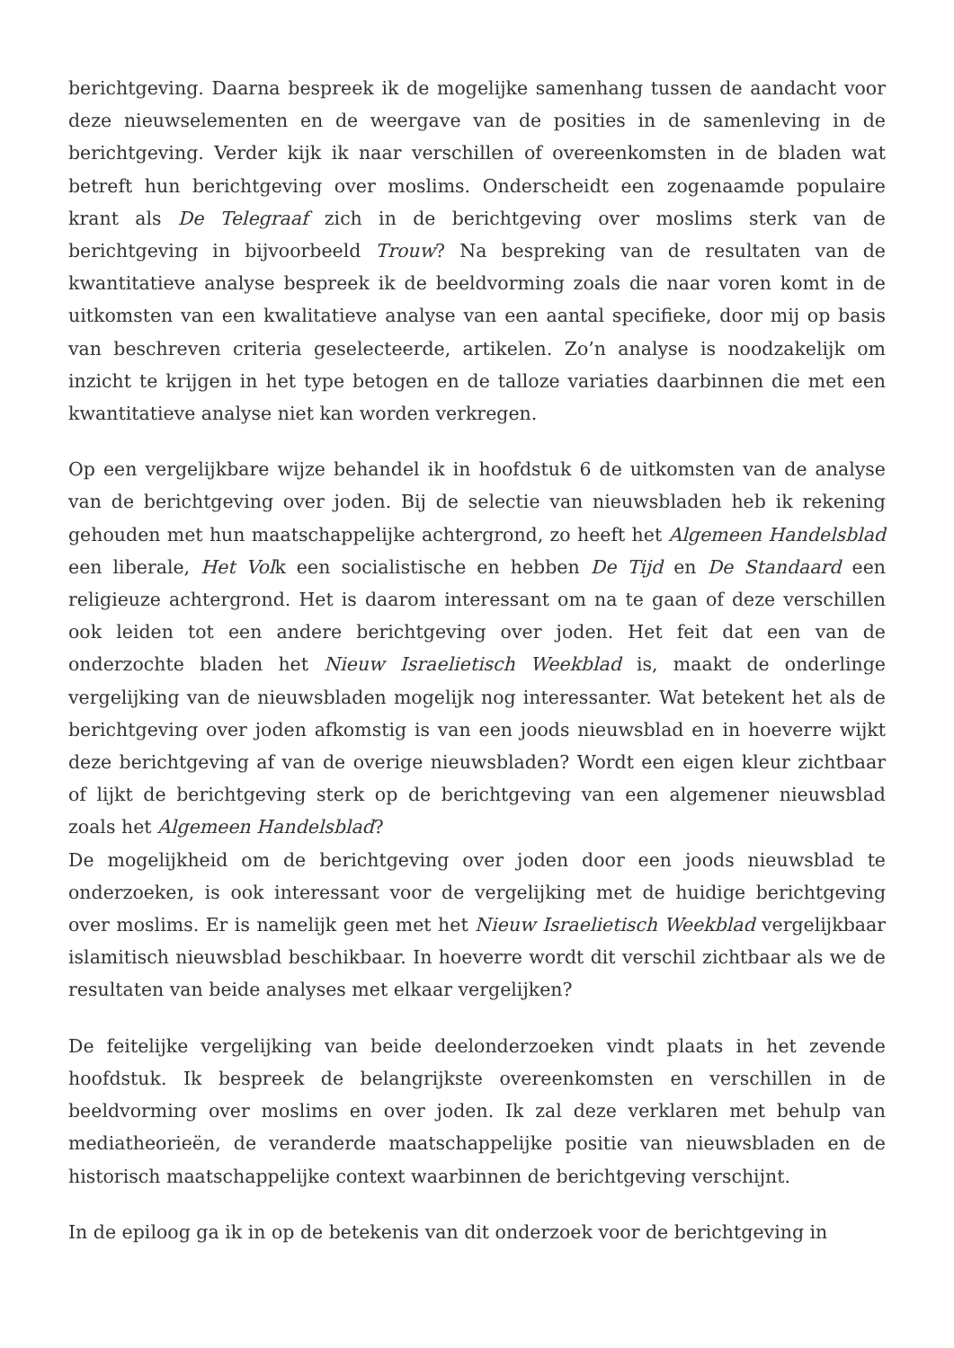berichtgeving. Daarna bespreek ik de mogelijke samenhang tussen de aandacht voor deze nieuwselementen en de weergave van de posities in de samenleving in de berichtgeving. Verder kijk ik naar verschillen of overeenkomsten in de bladen wat betreft hun berichtgeving over moslims. Onderscheidt een zogenaamde populaire krant als De Telegraaf zich in de berichtgeving over moslims sterk van de berichtgeving in bijvoorbeeld Trouw? Na bespreking van de resultaten van de kwantitatieve analyse bespreek ik de beeldvorming zoals die naar voren komt in de uitkomsten van een kwalitatieve analyse van een aantal specifieke, door mij op basis van beschreven criteria geselecteerde, artikelen. Zo’n analyse is noodzakelijk om inzicht te krijgen in het type betogen en de talloze variaties daarbinnen die met een kwantitatieve analyse niet kan worden verkregen.
Op een vergelijkbare wijze behandel ik in hoofdstuk 6 de uitkomsten van de analyse van de berichtgeving over joden. Bij de selectie van nieuwsbladen heb ik rekening gehouden met hun maatschappelijke achtergrond, zo heeft het Algemeen Handelsblad een liberale, Het Volk een socialistische en hebben De Tijd en De Standaard een religieuze achtergrond. Het is daarom interessant om na te gaan of deze verschillen ook leiden tot een andere berichtgeving over joden. Het feit dat een van de onderzochte bladen het Nieuw Israelietisch Weekblad is, maakt de onderlinge vergelijking van de nieuwsbladen mogelijk nog interessanter. Wat betekent het als de berichtgeving over joden afkomstig is van een joods nieuwsblad en in hoeverre wijkt deze berichtgeving af van de overige nieuwsbladen? Wordt een eigen kleur zichtbaar of lijkt de berichtgeving sterk op de berichtgeving van een algemener nieuwsblad zoals het Algemeen Handelsblad?
De mogelijkheid om de berichtgeving over joden door een joods nieuwsblad te onderzoeken, is ook interessant voor de vergelijking met de huidige berichtgeving over moslims. Er is namelijk geen met het Nieuw Israelietisch Weekblad vergelijkbaar islamitisch nieuwsblad beschikbaar. In hoeverre wordt dit verschil zichtbaar als we de resultaten van beide analyses met elkaar vergelijken?
De feitelijke vergelijking van beide deelonderzoeken vindt plaats in het zevende hoofdstuk. Ik bespreek de belangrijkste overeenkomsten en verschillen in de beeldvorming over moslims en over joden. Ik zal deze verklaren met behulp van mediatheorieën, de veranderde maatschappelijke positie van nieuwsbladen en de historisch maatschappelijke context waarbinnen de berichtgeving verschijnt.
In de epiloog ga ik in op de betekenis van dit onderzoek voor de berichtgeving in